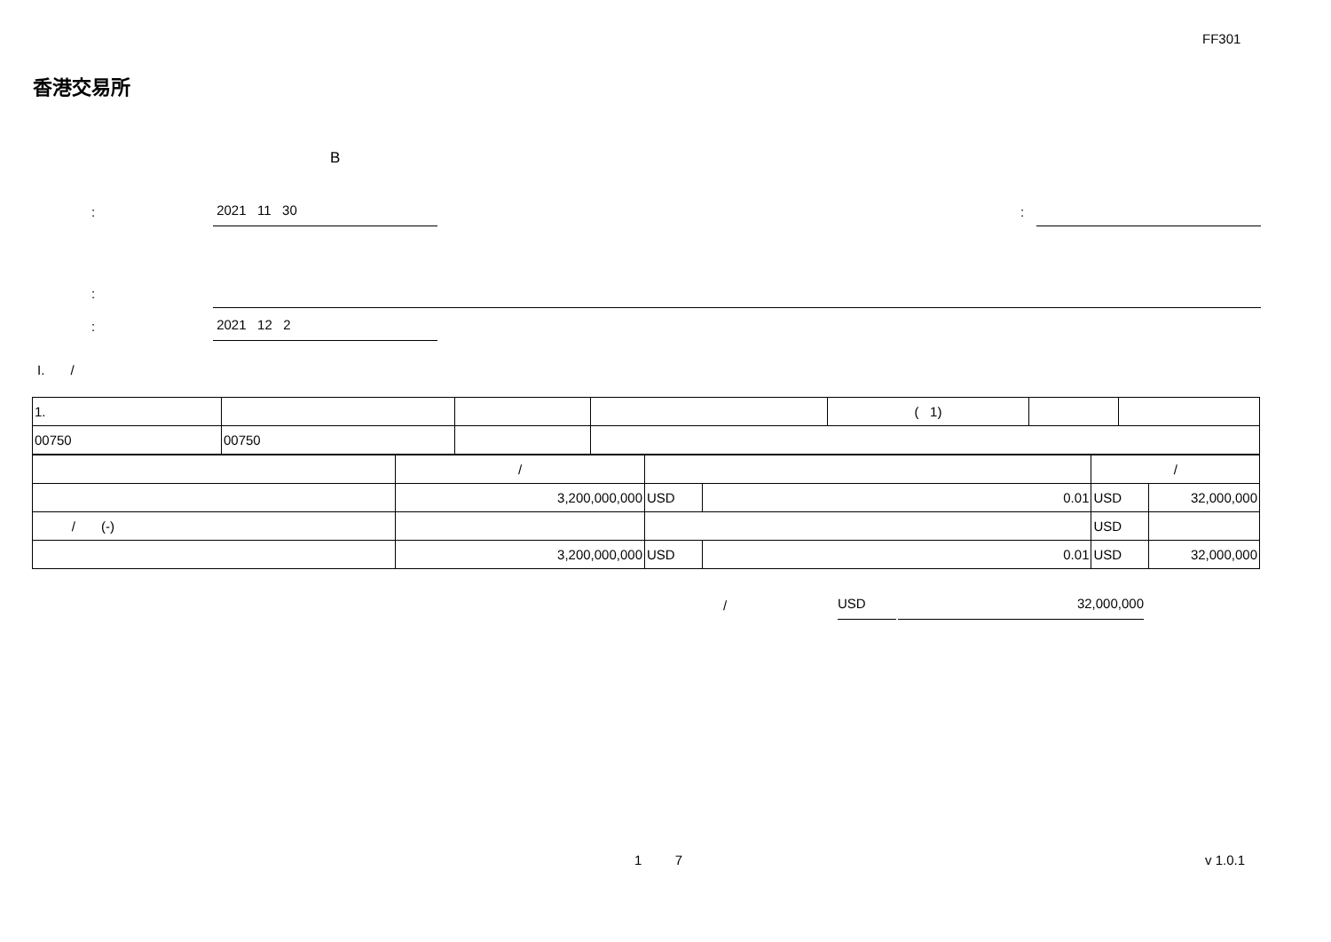FF301
香港交易所
B
: 2021 11 30 :
:
: 2021 12 2
I. /
| 1. | | | | ( 1) | | |
| 00750 | 00750 | | | | | |
| | / | | | / | |
| | 3,200,000,000 | USD | 0.01 | USD | 32,000,000 |
| / (-) | | | | USD | |
| | 3,200,000,000 | USD | 0.01 | USD | 32,000,000 |
/ USD 32,000,000
1 7 v 1.0.1